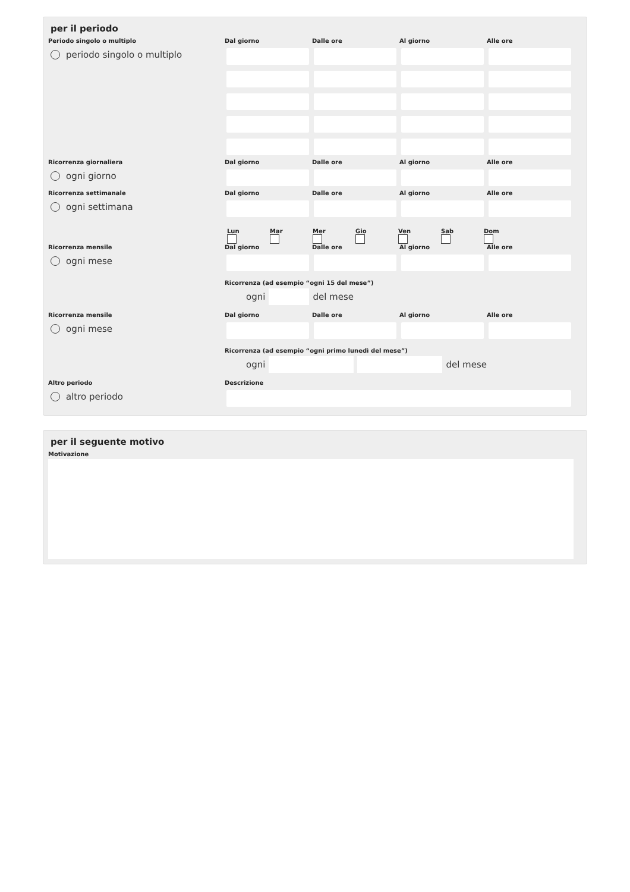per il periodo
Periodo singolo o multiplo
periodo singolo o multiplo
Dal giorno
Dalle ore
Al giorno
Alle ore
Ricorrenza giornaliera
ogni giorno
Dal giorno
Dalle ore
Al giorno
Alle ore
Ricorrenza settimanale
ogni settimana
Dal giorno
Dalle ore
Al giorno
Alle ore
Lun
Mar
Mer
Gio
Ven
Sab
Dom
Ricorrenza mensile
ogni mese
Dal giorno
Dalle ore
Al giorno
Alle ore
Ricorrenza (ad esempio “ogni 15 del mese”)
ogni del mese
Ricorrenza mensile
ogni mese
Dal giorno
Dalle ore
Al giorno
Alle ore
Ricorrenza (ad esempio “ogni primo lunedì del mese”)
ogni del mese
Altro periodo
altro periodo
Descrizione
per il seguente motivo
Motivazione